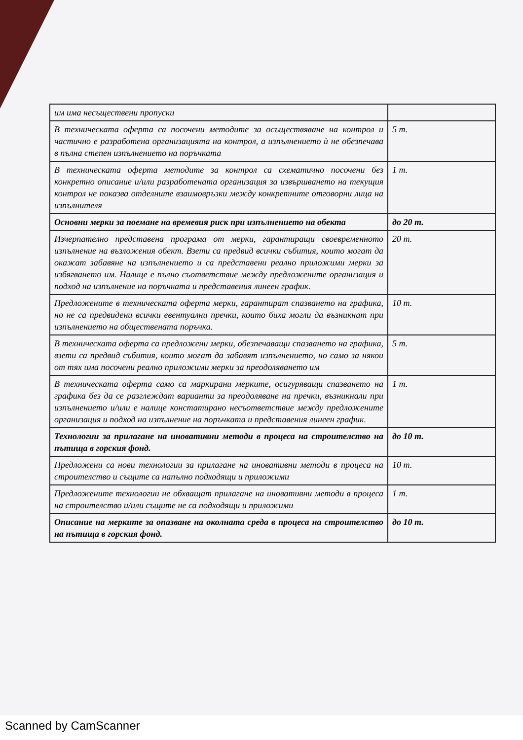| им има несъществени пропуски | |
| В техническата оферта са посочени методите за осъществяване на контрол и частично е разработена организацията на контрол, а изпълнението ѝ не обезпечава в пълна степен изпълнението на поръчката | 5 т. |
| В техническата оферта методите за контрол са схематично посочени без конкретно описание и/или разработената организация за извършването на текущия контрол не показва отделните взаимовръзки между конкретните отговорни лица на изпълнителя | 1 т. |
| Основни мерки за поемане на времевия риск при изпълнението на обекта | до 20 т. |
| Изчерпателно представена програма от мерки, гарантиращи своевременното изпълнение на възложения обект. Взети са предвид всички събития, които могат да окажат забавяне на изпълнението и са представени реално приложими мерки за избягването им. Налице е пълно съответствие между предложените организация и подход на изпълнение на поръчката и представения линеен график. | 20 т. |
| Предложените в техническата оферта мерки, гарантират спазването на графика, но не са предвидени всички евентуални пречки, които биха могли да възникнат при изпълнението на обществената поръчка. | 10 т. |
| В техническата оферта са предложени мерки, обезпечаващи спазването на графика, взети са предвид събития, които могат да забавят изпълнението, но само за някои от тях има посочени реално приложими мерки за преодоляването им | 5 т. |
| В техническата оферта само са маркирани мерките, осигуряващи спазването на графика без да се разглеждат варианти за преодоляване на пречки, възникнали при изпълнението и/или е налице констатирано несъответствие между предложените организация и подход на изпълнение на поръчката и представения линеен график. | 1 т. |
| Технологии за прилагане на иновативни методи в процеса на строителство на пътища в горския фонд. | до 10 т. |
| Предложени са нови технологии за прилагане на иновативни методи в процеса на строителство и същите са напълно подходящи и приложими | 10 т. |
| Предложените технологии не обхващат прилагане на иновативни методи в процеса на строителство и/или същите не са подходящи и приложими | 1 т. |
| Описание на мерките за опазване на околната среда в процеса на строителство на пътища в горския фонд. | до 10 т. |
Scanned by CamScanner